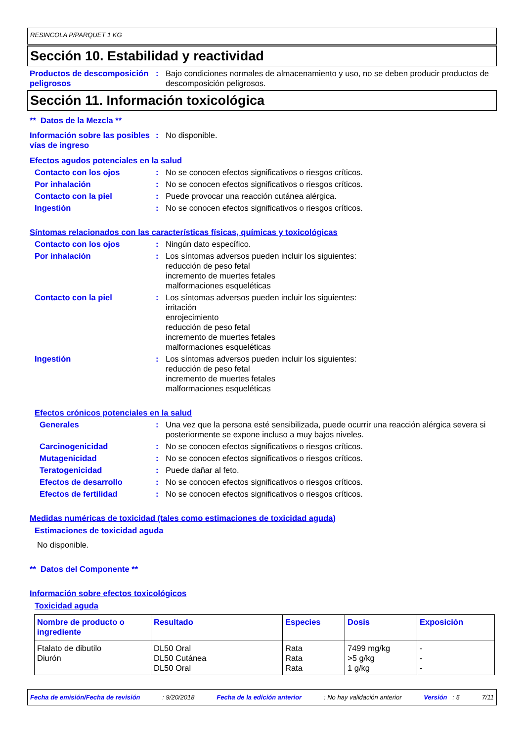RESINCOLA P/PARQUET 1 KG
Sección 10. Estabilidad y reactividad
Productos de descomposición peligrosos
: Bajo condiciones normales de almacenamiento y uso, no se deben producir productos de descomposición peligrosos.
Sección 11. Información toxicológica
** Datos de la Mezcla **
Información sobre las posibles vías de ingreso
: No disponible.
Efectos agudos potenciales en la salud
Contacto con los ojos : No se conocen efectos significativos o riesgos críticos.
Por inhalación : No se conocen efectos significativos o riesgos críticos.
Contacto con la piel : Puede provocar una reacción cutánea alérgica.
Ingestión : No se conocen efectos significativos o riesgos críticos.
Síntomas relacionados con las características físicas, químicas y toxicológicas
Contacto con los ojos : Ningún dato específico.
Por inhalación : Los síntomas adversos pueden incluir los siguientes:
reducción de peso fetal
incremento de muertes fetales
malformaciones esqueléticas
Contacto con la piel : Los síntomas adversos pueden incluir los siguientes:
irritación
enrojecimiento
reducción de peso fetal
incremento de muertes fetales
malformaciones esqueléticas
Ingestión : Los síntomas adversos pueden incluir los siguientes:
reducción de peso fetal
incremento de muertes fetales
malformaciones esqueléticas
Efectos crónicos potenciales en la salud
Generales : Una vez que la persona esté sensibilizada, puede ocurrir una reacción alérgica severa si posteriormente se expone incluso a muy bajos niveles.
Carcinogenicidad : No se conocen efectos significativos o riesgos críticos.
Mutagenicidad : No se conocen efectos significativos o riesgos críticos.
Teratogenicidad : Puede dañar al feto.
Efectos de desarrollo : No se conocen efectos significativos o riesgos críticos.
Efectos de fertilidad : No se conocen efectos significativos o riesgos críticos.
Medidas numéricas de toxicidad (tales como estimaciones de toxicidad aguda)
Estimaciones de toxicidad aguda
No disponible.
** Datos del Componente **
Información sobre efectos toxicológicos
Toxicidad aguda
| Nombre de producto o ingrediente | Resultado | Especies | Dosis | Exposición |
| --- | --- | --- | --- | --- |
| Ftalato de dibutilo Diurón | DL50 Oral DL50 Cutánea DL50 Oral | Rata Rata Rata | 7499 mg/kg >5 g/kg 1 g/kg | - - - |
Fecha de emisión/Fecha de revisión: 9/20/2018 Fecha de la edición anterior: No hay validación anterior Versión : 5 7/11